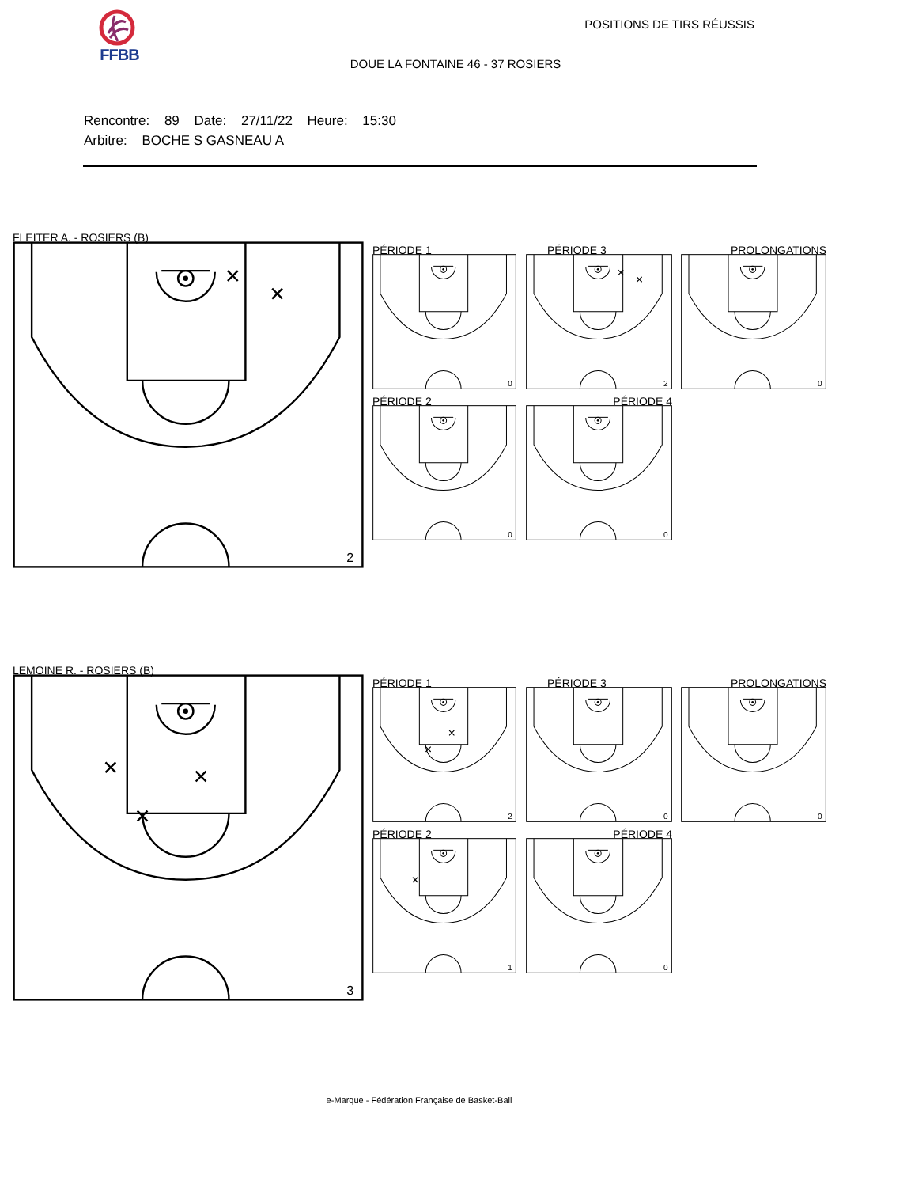FFBB POSITIONS DE TIRS RÉUSSIS
DOUE LA FONTAINE 46 - 37 ROSIERS
Rencontre: 89 Date: 27/11/22 Heure: 15:30
Arbitre: BOCHE S GASNEAU A
FLEITER A. - ROSIERS (B)
2
PÉRIODE 1
0
PÉRIODE 3
2
PROLONGATIONS
0
PÉRIODE 2
0
PÉRIODE 4
0
LEMOINE R. - ROSIERS (B)
3
PÉRIODE 1
2
PÉRIODE 3
0
PROLONGATIONS
0
PÉRIODE 2
1
PÉRIODE 4
0
e-Marque - Fédération Française de Basket-Ball